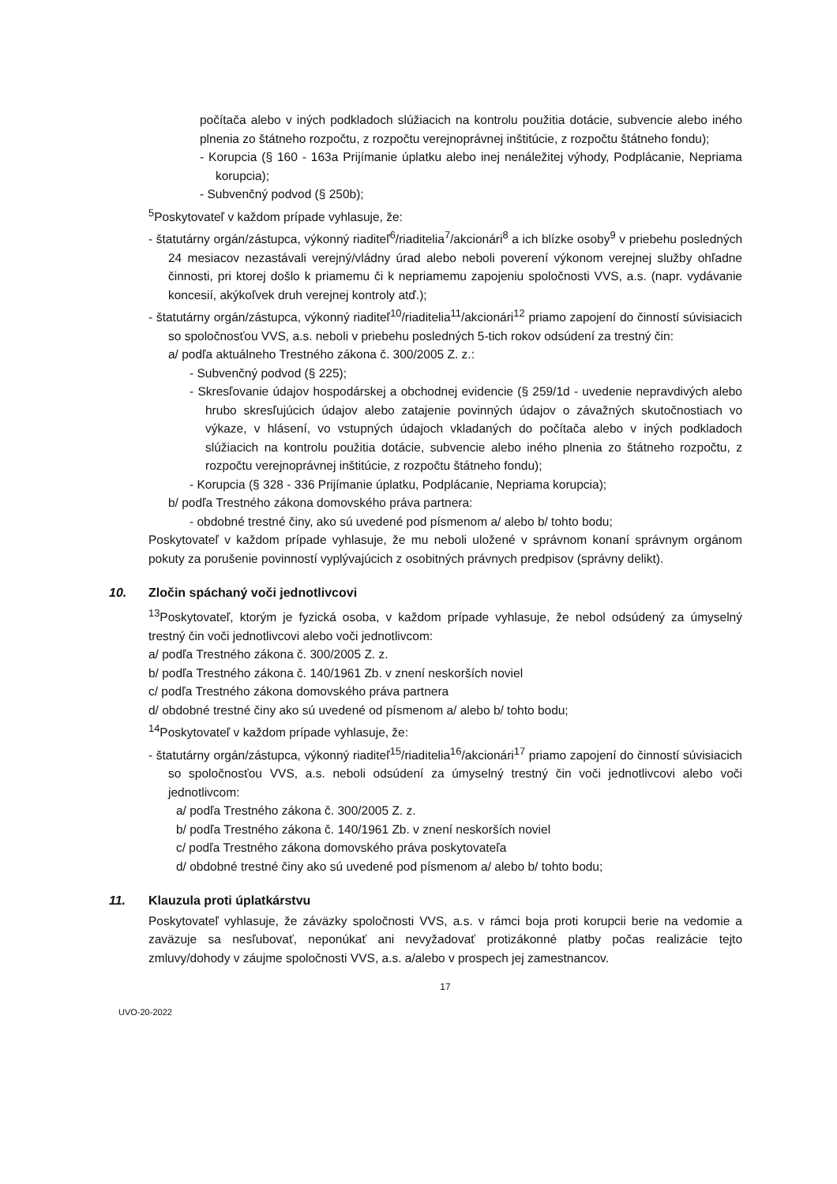počítača alebo v iných podkladoch slúžiacich na kontrolu použitia dotácie, subvencie alebo iného plnenia zo štátneho rozpočtu, z rozpočtu verejnoprávnej inštitúcie, z rozpočtu štátneho fondu);
- Korupcia (§ 160 - 163a Prijímanie úplatku alebo inej nenáležitej výhody, Podplácanie, Nepriama korupcia);
- Subvenčný podvod (§ 250b);
<sup>5</sup> Poskytovateľ v každom prípade vyhlasuje, že:
- štatutárny orgán/zástupca, výkonný riaditeľ<sup>6</sup>/riaditelia<sup>7</sup>/akcionári<sup>8</sup> a ich blízke osoby<sup>9</sup> v priebehu posledných 24 mesiacov nezastávali verejný/vládny úrad alebo neboli poverení výkonom verejnej služby ohľadne činnosti, pri ktorej došlo k priamemu či k nepriamemu zapojeniu spoločnosti VVS, a.s. (napr. vydávanie koncesií, akýkoľvek druh verejnej kontroly atď.);
- štatutárny orgán/zástupca, výkonný riaditeľ<sup>10</sup>/riaditelia<sup>11</sup>/akcionári<sup>12</sup> priamo zapojení do činností súvisiacich so spoločnosťou VVS, a.s. neboli v priebehu posledných 5-tich rokov odsúdení za trestný čin:
a/ podľa aktuálneho Trestného zákona č. 300/2005 Z. z.:
- Subvenčný podvod (§ 225);
- Skresľovanie údajov hospodárskej a obchodnej evidencie (§ 259/1d - uvedenie nepravdivých alebo hrubo skresľujúcich údajov alebo zatajenie povinných údajov o závažných skutočnostiach vo výkaze, v hlásení, vo vstupných údajoch vkladaných do počítača alebo v iných podkladoch slúžiacich na kontrolu použitia dotácie, subvencie alebo iného plnenia zo štátneho rozpočtu, z rozpočtu verejnoprávnej inštitúcie, z rozpočtu štátneho fondu);
- Korupcia (§ 328 - 336 Prijímanie úplatku, Podplácanie, Nepriama korupcia);
b/ podľa Trestného zákona domovského práva partnera:
- obdobné trestné činy, ako sú uvedené pod písmenom a/ alebo b/ tohto bodu;
Poskytovateľ v každom prípade vyhlasuje, že mu neboli uložené v správnom konaní správnym orgánom pokuty za porušenie povinností vyplývajúcich z osobitných právnych predpisov (správny delikt).
10. Zločin spáchaný voči jednotlivcovi
<sup>13</sup> Poskytovateľ, ktorým je fyzická osoba, v každom prípade vyhlasuje, že nebol odsúdený za úmyselný trestný čin voči jednotlivcovi alebo voči jednotlivcom:
a/ podľa Trestného zákona č. 300/2005 Z. z.
b/ podľa Trestného zákona č. 140/1961 Zb. v znení neskorších noviel
c/ podľa Trestného zákona domovského práva partnera
d/ obdobné trestné činy ako sú uvedené od písmenom a/ alebo b/ tohto bodu;
<sup>14</sup> Poskytovateľ v každom prípade vyhlasuje, že:
- štatutárny orgán/zástupca, výkonný riaditeľ<sup>15</sup>/riaditelia<sup>16</sup>/akcionári<sup>17</sup> priamo zapojení do činností súvisiacich so spoločnosťou VVS, a.s. neboli odsúdení za úmyselný trestný čin voči jednotlivcovi alebo voči jednotlivcom:
a/ podľa Trestného zákona č. 300/2005 Z. z.
b/ podľa Trestného zákona č. 140/1961 Zb. v znení neskorších noviel
c/ podľa Trestného zákona domovského práva poskytovateľa
d/ obdobné trestné činy ako sú uvedené pod písmenom a/ alebo b/ tohto bodu;
11. Klauzula proti úplatkárstvu
Poskytovateľ vyhlasuje, že záväzky spoločnosti VVS, a.s. v rámci boja proti korupcii berie na vedomie a zaväzuje sa nesľubovať, neponúkať ani nevyžadovať protizákonné platby počas realizácie tejto zmluvy/dohody v záujme spoločnosti VVS, a.s. a/alebo v prospech jej zamestnancov.
17
UVO-20-2022